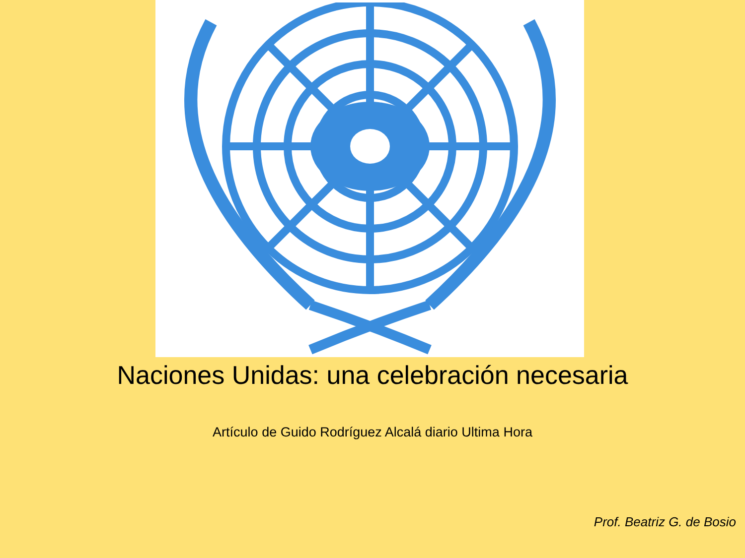Naciones Unidas: una celebración necesaria
Artículo de Guido Rodríguez Alcalá diario Ultima Hora
Prof. Beatriz G. de Bosio